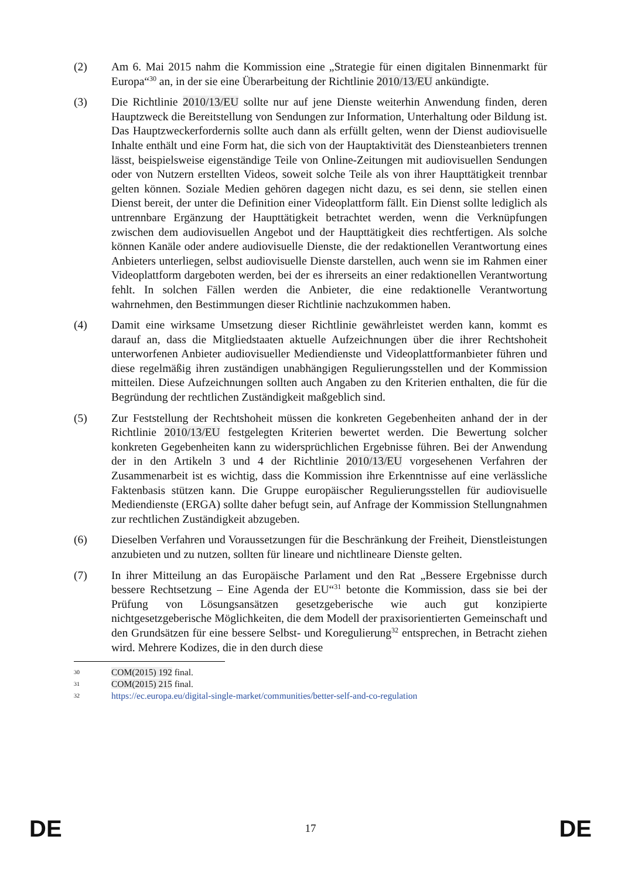(2) Am 6. Mai 2015 nahm die Kommission eine „Strategie für einen digitalen Binnenmarkt für Europa“<sup>30</sup> an, in der sie eine Überarbeitung der Richtlinie 2010/13/EU ankündigte.
(3) Die Richtlinie 2010/13/EU sollte nur auf jene Dienste weiterhin Anwendung finden, deren Hauptzweck die Bereitstellung von Sendungen zur Information, Unterhaltung oder Bildung ist. Das Hauptzweckerfordernis sollte auch dann als erfüllt gelten, wenn der Dienst audiovisuelle Inhalte enthält und eine Form hat, die sich von der Hauptaktivität des Diensteanbieters trennen lässt, beispielsweise eigenständige Teile von Online-Zeitungen mit audiovisuellen Sendungen oder von Nutzern erstellten Videos, soweit solche Teile als von ihrer Haupttätigkeit trennbar gelten können. Soziale Medien gehören dagegen nicht dazu, es sei denn, sie stellen einen Dienst bereit, der unter die Definition einer Videoplattform fällt. Ein Dienst sollte lediglich als untrennbare Ergänzung der Haupttätigkeit betrachtet werden, wenn die Verknüpfungen zwischen dem audiovisuellen Angebot und der Haupttätigkeit dies rechtfertigen. Als solche können Kanäle oder andere audiovisuelle Dienste, die der redaktionellen Verantwortung eines Anbieters unterliegen, selbst audiovisuelle Dienste darstellen, auch wenn sie im Rahmen einer Videoplattform dargeboten werden, bei der es ihrerseits an einer redaktionellen Verantwortung fehlt. In solchen Fällen werden die Anbieter, die eine redaktionelle Verantwortung wahrnehmen, den Bestimmungen dieser Richtlinie nachzukommen haben.
(4) Damit eine wirksame Umsetzung dieser Richtlinie gewährleistet werden kann, kommt es darauf an, dass die Mitgliedstaaten aktuelle Aufzeichnungen über die ihrer Rechtshoheit unterworfenen Anbieter audiovisueller Mediendienste und Videoplattformanbieter führen und diese regelmäßig ihren zuständigen unabhängigen Regulierungsstellen und der Kommission mitteilen. Diese Aufzeichnungen sollten auch Angaben zu den Kriterien enthalten, die für die Begründung der rechtlichen Zuständigkeit maßgeblich sind.
(5) Zur Feststellung der Rechtshoheit müssen die konkreten Gegebenheiten anhand der in der Richtlinie 2010/13/EU festgelegten Kriterien bewertet werden. Die Bewertung solcher konkreten Gegebenheiten kann zu widersprüchlichen Ergebnisse führen. Bei der Anwendung der in den Artikeln 3 und 4 der Richtlinie 2010/13/EU vorgesehenen Verfahren der Zusammenarbeit ist es wichtig, dass die Kommission ihre Erkenntnisse auf eine verlässliche Faktenbasis stützen kann. Die Gruppe europäischer Regulierungsstellen für audiovisuelle Mediendienste (ERGA) sollte daher befugt sein, auf Anfrage der Kommission Stellungnahmen zur rechtlichen Zuständigkeit abzugeben.
(6) Dieselben Verfahren und Voraussetzungen für die Beschränkung der Freiheit, Dienstleistungen anzubieten und zu nutzen, sollten für lineare und nichtlineare Dienste gelten.
(7) In ihrer Mitteilung an das Europäische Parlament und den Rat „Bessere Ergebnisse durch bessere Rechtsetzung – Eine Agenda der EU“<sup>31</sup> betonte die Kommission, dass sie bei der Prüfung von Lösungsansätzen gesetzgeberische wie auch gut konzipierte nichtgesetzgeberische Möglichkeiten, die dem Modell der praxisorientierten Gemeinschaft und den Grundsätzen für eine bessere Selbst- und Koregulierung<sup>32</sup> entsprechen, in Betracht ziehen wird. Mehrere Kodizes, die in den durch diese
30
COM(2015) 192 final.
31
COM(2015) 215 final.
32
https://ec.europa.eu/digital-single-market/communities/better-self-and-co-regulation
DE 17 DE